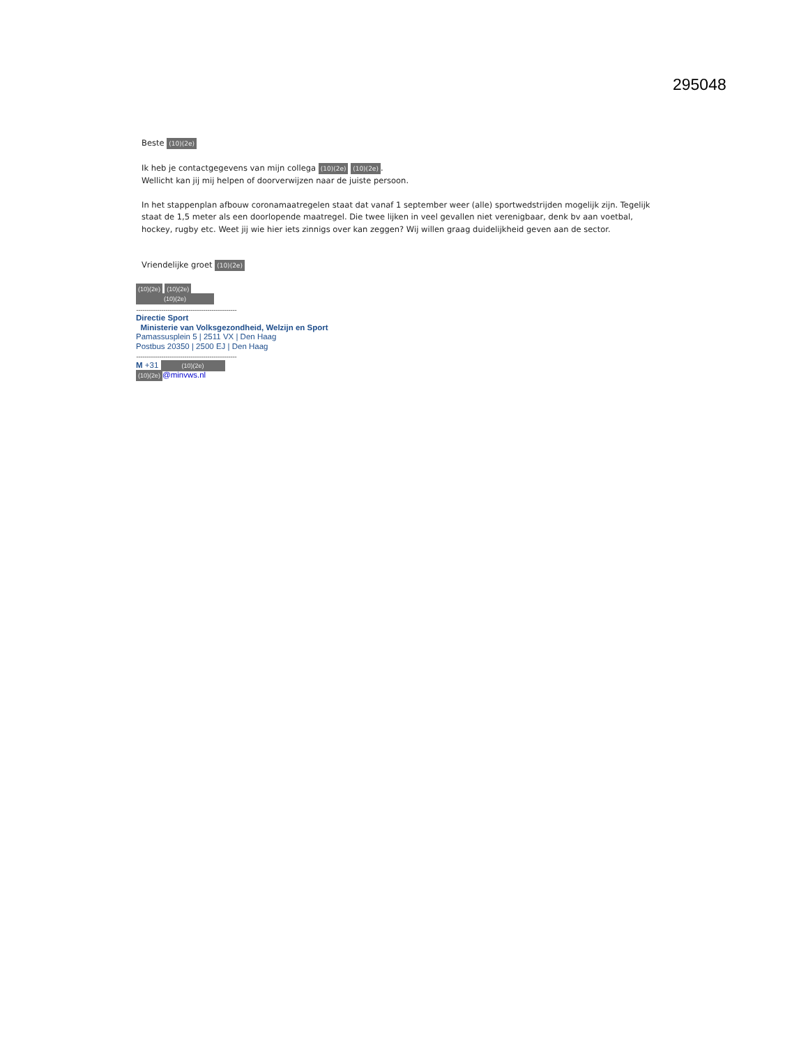295048
Beste (10)(2e)
Ik heb je contactgegevens van mijn collega (10)(2e) (10)(2e).
Wellicht kan jij mij helpen of doorverwijzen naar de juiste persoon.
In het stappenplan afbouw coronamaatregelen staat dat vanaf 1 september weer (alle) sportwedstrijden mogelijk zijn. Tegelijk staat de 1,5 meter als een doorlopende maatregel. Die twee lijken in veel gevallen niet verenigbaar, denk bv aan voetbal, hockey, rugby etc. Weet jij wie hier iets zinnigs over kan zeggen? Wij willen graag duidelijkheid geven aan de sector.
Vriendelijke groet (10)(2e)
(10)(2e) (10)(2e)
(10)(2e)
................................................................................................
Directie Sport
Ministerie van Volksgezondheid, Welzijn en Sport
Pamassusplein 5 | 2511 VX | Den Haag
Postbus 20350 | 2500 EJ | Den Haag
................................................................................................
M +31 (10)(2e)
(10)(2e) @minvws.nl